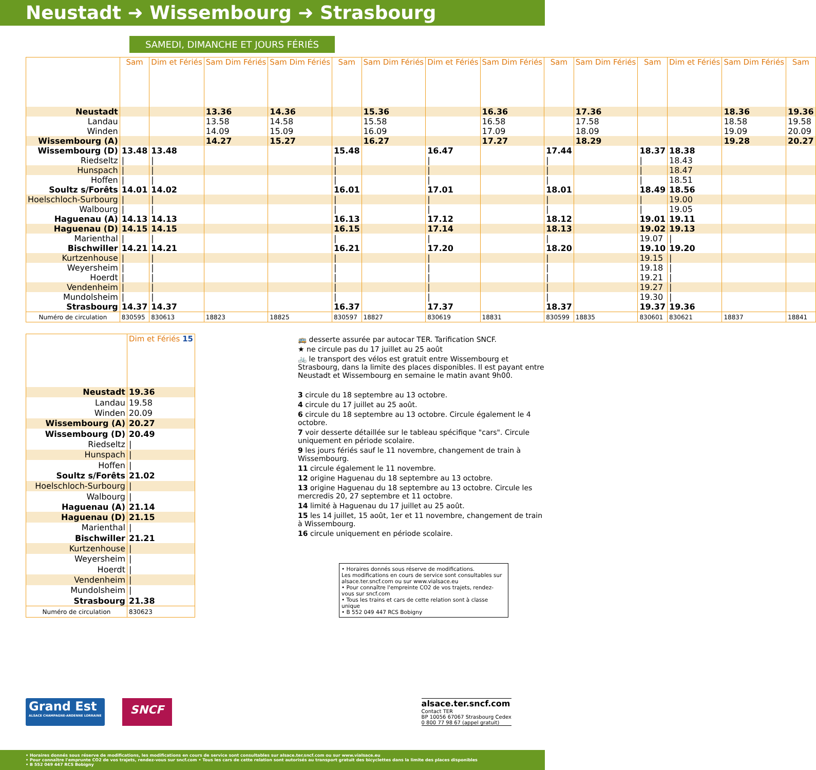Neustadt ➜ Wissembourg ➜ Strasbourg
SAMEDI, DIMANCHE ET JOURS FÉRIÉS
| | Sam | Dim et Fériés | Sam Dim Fériés | Sam Dim Fériés | Sam | Sam Dim Fériés | Dim et Fériés | Sam Dim Fériés | Sam | Sam Dim Fériés | Sam | Dim et Fériés | Sam Dim Fériés | Sam |
| Neustadt | | | 13.36 | 14.36 | | 15.36 | | 16.36 | | 17.36 | | | 18.36 | 19.36 |
| Landau | | | 13.58 | 14.58 | | 15.58 | | 16.58 | | 17.58 | | | 18.58 | 19.58 |
| Winden | | | 14.09 | 15.09 | | 16.09 | | 17.09 | | 18.09 | | | 19.09 | 20.09 |
| Wissembourg (A) | | | 14.27 | 15.27 | | 16.27 | | 17.27 | | 18.29 | | | 19.28 | 20.27 |
| Wissembourg (D) | 13.48 | 13.48 | | | 15.48 | | 16.47 | | 17.44 | | 18.37 | 18.38 | | |
| Riedseltz | / | / | | | / | | / | | / | | / | 18.43 | | |
| Hunspach | / | / | | | / | | / | | / | | / | 18.47 | | |
| Hoffen | / | / | | | / | | / | | / | | / | 18.51 | | |
| Soultz s/Forêts | 14.01 | 14.02 | | | 16.01 | | 17.01 | | 18.01 | | 18.49 | 18.56 | | |
| Hoelschloch-Surbourg | / | / | | | / | | / | | / | | / | 19.00 | | |
| Walbourg | / | / | | | / | | / | | / | | / | 19.05 | | |
| Haguenau (A) | 14.13 | 14.13 | | | 16.13 | | 17.12 | | 18.12 | | 19.01 | 19.11 | | |
| Haguenau (D) | 14.15 | 14.15 | | | 16.15 | | 17.14 | | 18.13 | | 19.02 | 19.13 | | |
| Marienthal | / | / | | | / | | / | | / | | 19.07 | / | | |
| Bischwiller | 14.21 | 14.21 | | | 16.21 | | 17.20 | | 18.20 | | 19.10 | 19.20 | | |
| Kurtzenhouse | / | / | | | / | | / | | / | | 19.15 | / | | |
| Weyersheim | / | / | | | / | | / | | / | | 19.18 | / | | |
| Hoerdt | / | / | | | / | | / | | / | | 19.21 | / | | |
| Vendenheim | / | / | | | / | | / | | / | | 19.27 | / | | |
| Mundolsheim | / | / | | | / | | / | | / | | 19.30 | / | | |
| Strasbourg | 14.37 | 14.37 | | | 16.37 | | 17.37 | | 18.37 | | 19.37 | 19.36 | | |
| Numéro de circulation | 830595 | 830613 | 18823 | 18825 | 830597 | 18827 | 830619 | 18831 | 830599 | 18835 | 830601 | 830621 | 18837 | 18841 |
| | Dim et Fériés 15 |
| Neustadt | 19.36 |
| Landau | 19.58 |
| Winden | 20.09 |
| Wissembourg (A) | 20.27 |
| Wissembourg (D) | 20.49 |
| Riedseltz | / |
| Hunspach | / |
| Hoffen | / |
| Soultz s/Forêts | 21.02 |
| Hoelschloch-Surbourg | / |
| Walbourg | / |
| Haguenau (A) | 21.14 |
| Haguenau (D) | 21.15 |
| Marienthal | / |
| Bischwiller | 21.21 |
| Kurtzenhouse | / |
| Weyersheim | / |
| Hoerdt | / |
| Vendenheim | / |
| Mundolsheim | / |
| Strasbourg | 21.38 |
| Numéro de circulation | 830623 |
🚌 desserte assurée par autocar TER. Tarification SNCF.
★ ne circule pas du 17 juillet au 25 août
🚲 le transport des vélos est gratuit entre Wissembourg et Strasbourg, dans la limite des places disponibles. Il est payant entre Neustadt et Wissembourg en semaine le matin avant 9h00.
3 circule du 18 septembre au 13 octobre.
4 circule du 17 juillet au 25 août.
6 circule du 18 septembre au 13 octobre. Circule également le 4 octobre.
7 voir desserte détaillée sur le tableau spécifique "cars". Circule uniquement en période scolaire.
9 les jours fériés sauf le 11 novembre, changement de train à Wissembourg.
11 circule également le 11 novembre.
12 origine Haguenau du 18 septembre au 13 octobre.
13 origine Haguenau du 18 septembre au 13 octobre. Circule les mercredis 20, 27 septembre et 11 octobre.
14 limité à Haguenau du 17 juillet au 25 août.
15 les 14 juillet, 15 août, 1er et 11 novembre, changement de train à Wissembourg.
16 circule uniquement en période scolaire.
• Horaires donnés sous réserve de modifications.
Les modifications en cours de service sont consultables sur alsace.ter.sncf.com ou sur www.vialsace.eu
• Pour connaître l'empreinte CO2 de vos trajets, rendez-vous sur sncf.com
• Tous les trains et cars de cette relation sont à classe unique
• B 552 049 447 RCS Bobigny
Grand Est
ALSACE CHAMPAGNE-ARDENNE LORRAINE
SNCF
alsace.ter.sncf.com
Contact TER
BP 10056 67067 Strasbourg Cedex
0 800 77 98 67 (appel gratuit)
• Horaires donnés sous réserve de modifications, les modifications en cours de service sont consultables sur alsace.ter.sncf.com ou sur www.vialsace.eu
• Pour connaître l'emprunte CO2 de vos trajets, rendez-vous sur sncf.com • Tous les cars de cette relation sont autorisés au transport gratuit des bicyclettes dans la limite des places disponibles
• B 552 049 447 RCS Bobigny